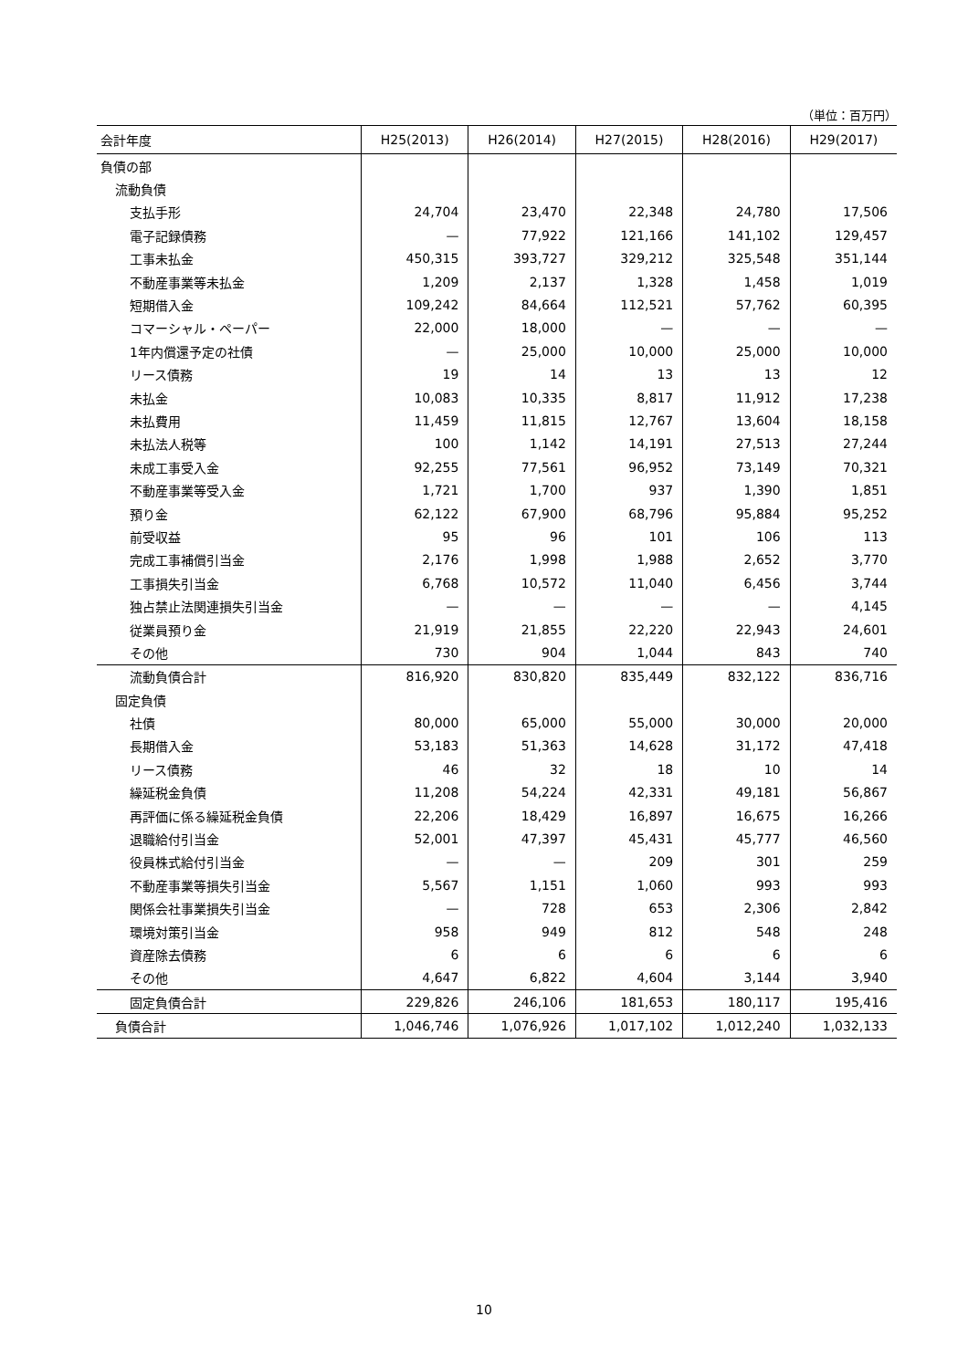（単位：百万円）
| 会計年度 | H25(2013) | H26(2014) | H27(2015) | H28(2016) | H29(2017) |
| --- | --- | --- | --- | --- | --- |
| 負債の部 | | | | | |
| 流動負債 | | | | | |
| 支払手形 | 24,704 | 23,470 | 22,348 | 24,780 | 17,506 |
| 電子記録債務 | — | 77,922 | 121,166 | 141,102 | 129,457 |
| 工事未払金 | 450,315 | 393,727 | 329,212 | 325,548 | 351,144 |
| 不動産事業等未払金 | 1,209 | 2,137 | 1,328 | 1,458 | 1,019 |
| 短期借入金 | 109,242 | 84,664 | 112,521 | 57,762 | 60,395 |
| コマーシャル・ペーパー | 22,000 | 18,000 | — | — | — |
| 1年内償還予定の社債 | — | 25,000 | 10,000 | 25,000 | 10,000 |
| リース債務 | 19 | 14 | 13 | 13 | 12 |
| 未払金 | 10,083 | 10,335 | 8,817 | 11,912 | 17,238 |
| 未払費用 | 11,459 | 11,815 | 12,767 | 13,604 | 18,158 |
| 未払法人税等 | 100 | 1,142 | 14,191 | 27,513 | 27,244 |
| 未成工事受入金 | 92,255 | 77,561 | 96,952 | 73,149 | 70,321 |
| 不動産事業等受入金 | 1,721 | 1,700 | 937 | 1,390 | 1,851 |
| 預り金 | 62,122 | 67,900 | 68,796 | 95,884 | 95,252 |
| 前受収益 | 95 | 96 | 101 | 106 | 113 |
| 完成工事補償引当金 | 2,176 | 1,998 | 1,988 | 2,652 | 3,770 |
| 工事損失引当金 | 6,768 | 10,572 | 11,040 | 6,456 | 3,744 |
| 独占禁止法関連損失引当金 | — | — | — | — | 4,145 |
| 従業員預り金 | 21,919 | 21,855 | 22,220 | 22,943 | 24,601 |
| その他 | 730 | 904 | 1,044 | 843 | 740 |
| 流動負債合計 | 816,920 | 830,820 | 835,449 | 832,122 | 836,716 |
| 固定負債 | | | | | |
| 社債 | 80,000 | 65,000 | 55,000 | 30,000 | 20,000 |
| 長期借入金 | 53,183 | 51,363 | 14,628 | 31,172 | 47,418 |
| リース債務 | 46 | 32 | 18 | 10 | 14 |
| 繰延税金負債 | 11,208 | 54,224 | 42,331 | 49,181 | 56,867 |
| 再評価に係る繰延税金負債 | 22,206 | 18,429 | 16,897 | 16,675 | 16,266 |
| 退職給付引当金 | 52,001 | 47,397 | 45,431 | 45,777 | 46,560 |
| 役員株式給付引当金 | — | — | 209 | 301 | 259 |
| 不動産事業等損失引当金 | 5,567 | 1,151 | 1,060 | 993 | 993 |
| 関係会社事業損失引当金 | — | 728 | 653 | 2,306 | 2,842 |
| 環境対策引当金 | 958 | 949 | 812 | 548 | 248 |
| 資産除去債務 | 6 | 6 | 6 | 6 | 6 |
| その他 | 4,647 | 6,822 | 4,604 | 3,144 | 3,940 |
| 固定負債合計 | 229,826 | 246,106 | 181,653 | 180,117 | 195,416 |
| 負債合計 | 1,046,746 | 1,076,926 | 1,017,102 | 1,012,240 | 1,032,133 |
10